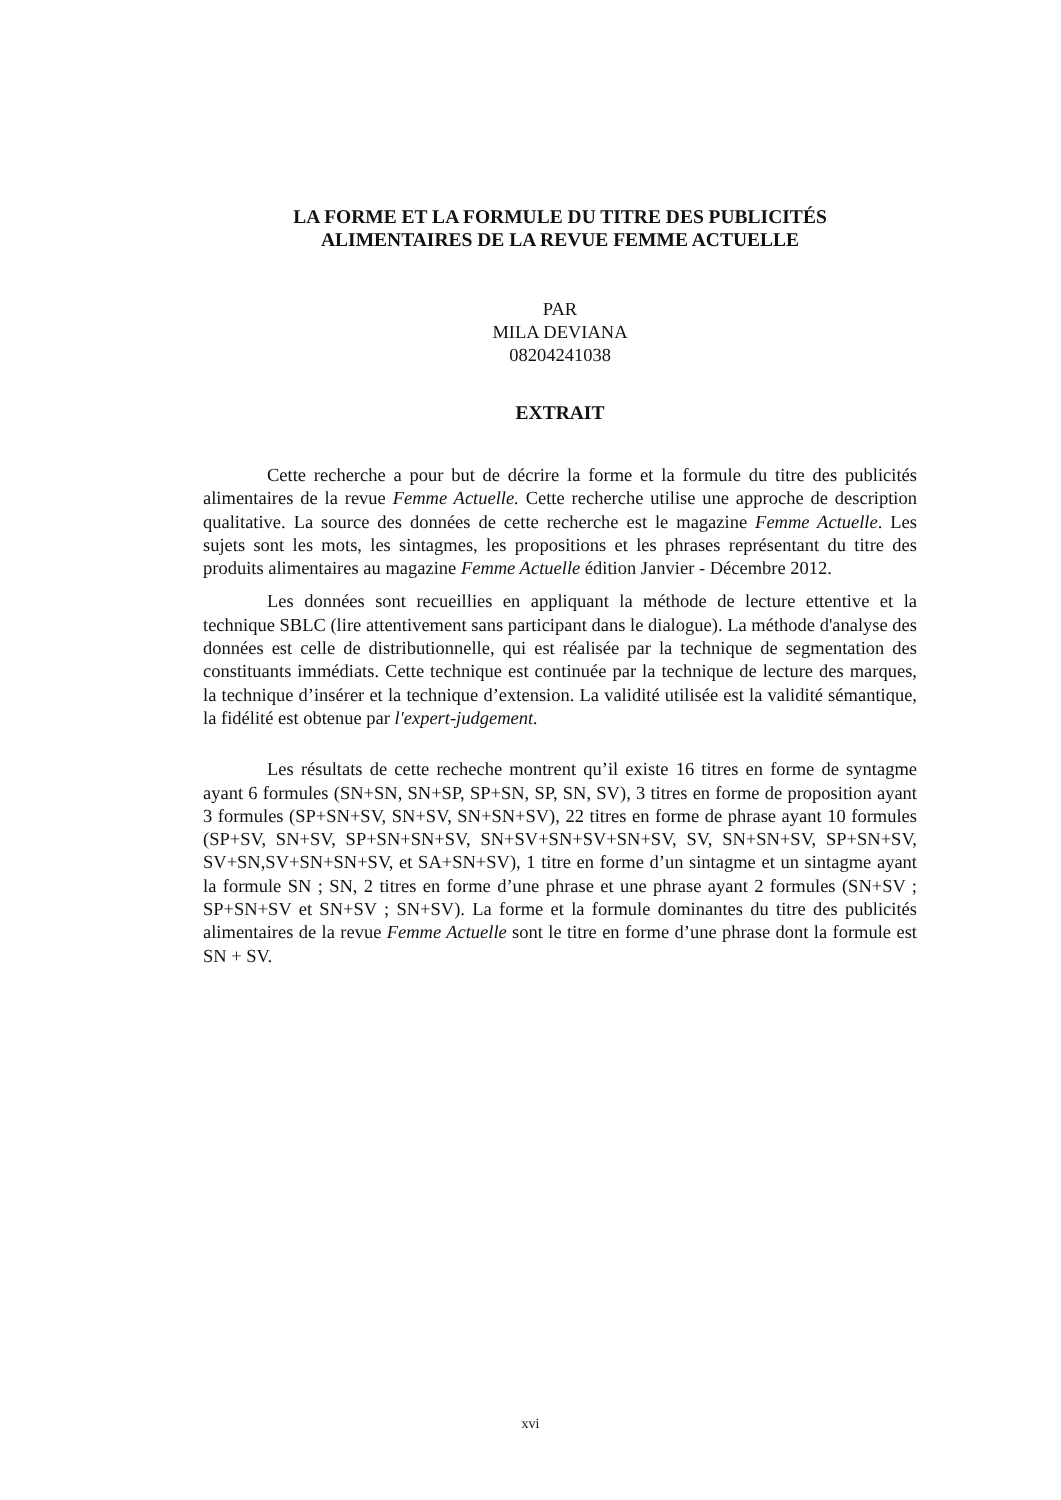LA FORME ET LA FORMULE DU TITRE DES PUBLICITÉS
ALIMENTAIRES DE LA REVUE FEMME ACTUELLE
PAR
MILA DEVIANA
08204241038
EXTRAIT
Cette recherche a pour but de décrire la forme et la formule du titre des publicités alimentaires de la revue Femme Actuelle. Cette recherche utilise une approche de description qualitative. La source des données de cette recherche est le magazine Femme Actuelle. Les sujets sont les mots, les sintagmes, les propositions et les phrases représentant du titre des produits alimentaires au magazine Femme Actuelle édition Janvier - Décembre 2012.
Les données sont recueillies en appliquant la méthode de lecture ettentive et la technique SBLC (lire attentivement sans participant dans le dialogue). La méthode d'analyse des données est celle de distributionnelle, qui est réalisée par la technique de segmentation des constituants immédiats. Cette technique est continuée par la technique de lecture des marques, la technique d’insérer et la technique d’extension. La validité utilisée est la validité sémantique, la fidélité est obtenue par l'expert-judgement.
Les résultats de cette recheche montrent qu’il existe 16 titres en forme de syntagme ayant 6 formules (SN+SN, SN+SP, SP+SN, SP, SN, SV), 3 titres en forme de proposition ayant 3 formules (SP+SN+SV, SN+SV, SN+SN+SV), 22 titres en forme de phrase ayant 10 formules (SP+SV, SN+SV, SP+SN+SN+SV, SN+SV+SN+SV+SN+SV, SV, SN+SN+SV, SP+SN+SV, SV+SN,SV+SN+SN+SV, et SA+SN+SV), 1 titre en forme d’un sintagme et un sintagme ayant la formule SN ; SN, 2 titres en forme d’une phrase et une phrase ayant 2 formules (SN+SV ; SP+SN+SV et SN+SV ; SN+SV). La forme et la formule dominantes du titre des publicités alimentaires de la revue Femme Actuelle sont le titre en forme d’une phrase dont la formule est SN + SV.
xvi